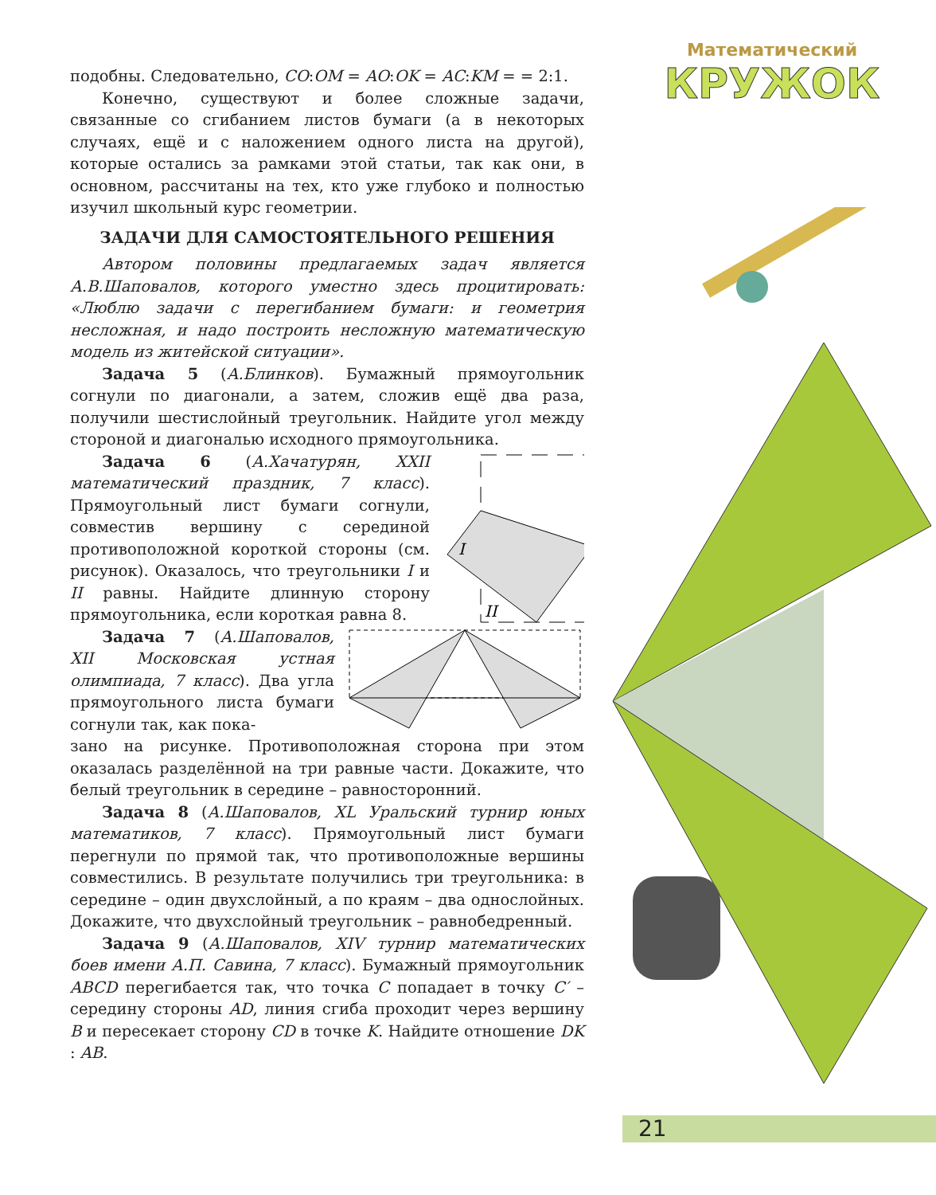Математический
КРУЖОК
подобны. Следовательно, CO:OM = AO:OK = AC:KM = = 2:1.
Конечно, существуют и более сложные задачи, связанные со сгибанием листов бумаги (а в некоторых случаях, ещё и с наложением одного листа на другой), которые остались за рамками этой статьи, так как они, в основном, рассчитаны на тех, кто уже глубоко и полностью изучил школьный курс геометрии.
ЗАДАЧИ ДЛЯ САМОСТОЯТЕЛЬНОГО РЕШЕНИЯ
Автором половины предлагаемых задач является А.В.Шаповалов, которого уместно здесь процитировать: «Люблю задачи с перегибанием бумаги: и геометрия несложная, и надо построить несложную математическую модель из житейской ситуации».
Задача 5 (А.Блинков). Бумажный прямоугольник согнули по диагонали, а затем, сложив ещё два раза, получили шестислойный треугольник. Найдите угол между стороной и диагональю исходного прямоугольника.
Задача 6 (А.Хачатурян, XXII математический праздник, 7 класс). Прямоугольный лист бумаги согнули, совместив вершину с серединой противоположной короткой стороны (см. рисунок). Оказалось, что треугольники I и II равны. Найдите длинную сторону прямоугольника, если короткая равна 8.
I
II
Задача 7 (А.Шаповалов, XII Московская устная олимпиада, 7 класс). Два угла прямоугольного листа бумаги согнули так, как пока-
зано на рисунке. Противоположная сторона при этом оказалась разделённой на три равные части. Докажите, что белый треугольник в середине – равносторонний.
Задача 8 (А.Шаповалов, XL Уральский турнир юных математиков, 7 класс). Прямоугольный лист бумаги перегнули по прямой так, что противоположные вершины совместились. В результате получились три треугольника: в середине – один двухслойный, а по краям – два однослойных. Докажите, что двухслойный треугольник – равнобедренный.
Задача 9 (А.Шаповалов, XIV турнир математических боев имени А.П. Савина, 7 класс). Бумажный прямоугольник ABCD перегибается так, что точка C попадает в точку C′ – середину стороны AD, линия сгиба проходит через вершину B и пересекает сторону CD в точке K. Найдите отношение DK : AB.
21